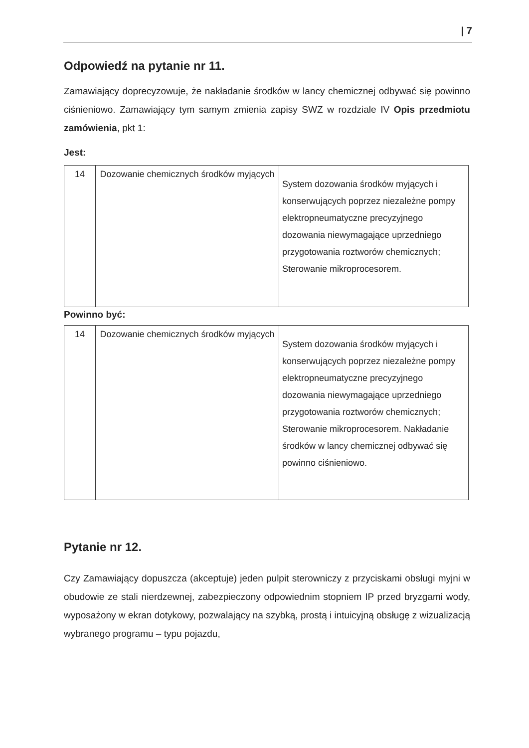| 7
Odpowiedź na pytanie nr 11.
Zamawiający doprecyzowuje, że nakładanie środków w lancy chemicznej odbywać się powinno ciśnieniowo. Zamawiający tym samym zmienia zapisy SWZ w rozdziale IV Opis przedmiotu zamówienia, pkt 1:
Jest:
| 14 | Dozowanie chemicznych środków myjących | System dozowania środków myjących i konserwujących poprzez niezależne pompy elektropneumatyczne precyzyjnego dozowania niewymagające uprzedniego przygotowania roztworów chemicznych; Sterowanie mikroprocesorem. |
Powinno być:
| 14 | Dozowanie chemicznych środków myjących | System dozowania środków myjących i konserwujących poprzez niezależne pompy elektropneumatyczne precyzyjnego dozowania niewymagające uprzedniego przygotowania roztworów chemicznych; Sterowanie mikroprocesorem. Nakładanie środków w lancy chemicznej odbywać się powinno ciśnieniowo. |
Pytanie nr 12.
Czy Zamawiający dopuszcza (akceptuje) jeden pulpit sterowniczy z przyciskami obsługi myjni w obudowie ze stali nierdzewnej, zabezpieczony odpowiednim stopniem IP przed bryzgami wody, wyposażony w ekran dotykowy, pozwalający na szybką, prostą i intuicyjną obsługę z wizualizacją wybranego programu – typu pojazdu,